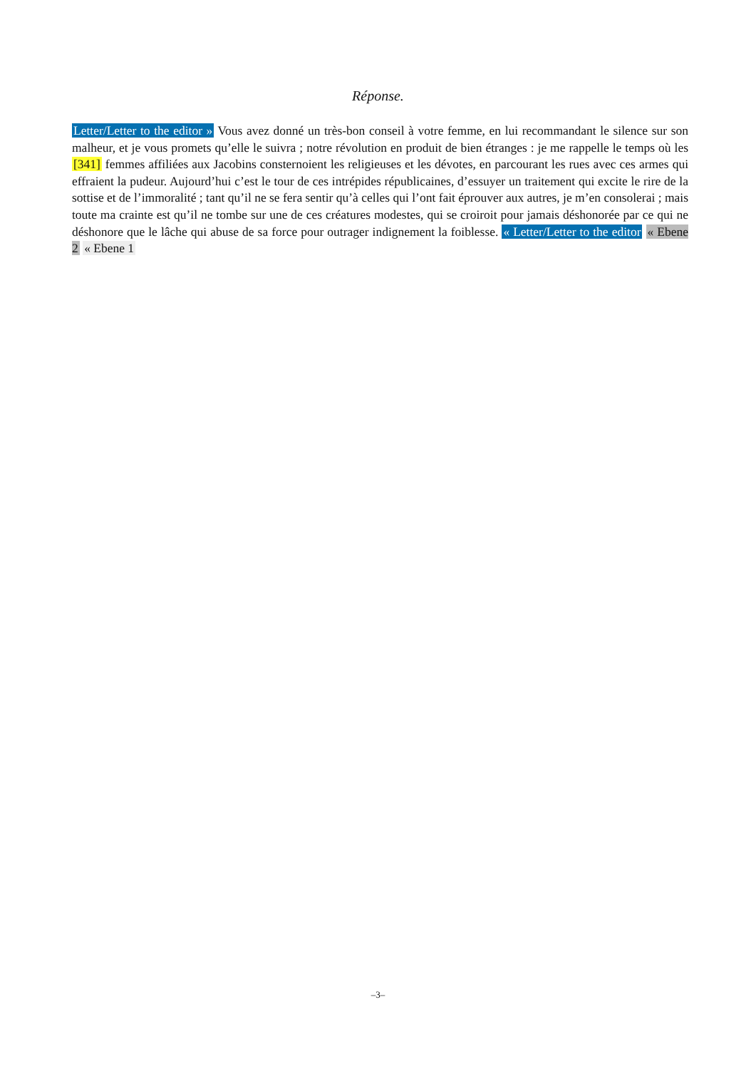Réponse.
Letter/Letter to the editor » Vous avez donné un très-bon conseil à votre femme, en lui recommandant le silence sur son malheur, et je vous promets qu’elle le suivra ; notre révolution en produit de bien étranges : je me rappelle le temps où les [341] femmes affiliées aux Jacobins consternoient les religieuses et les dévotes, en parcourant les rues avec ces armes qui effraient la pudeur. Aujourd’hui c’est le tour de ces intrépides républicaines, d’essuyer un traitement qui excite le rire de la sottise et de l’immoralité ; tant qu’il ne se fera sentir qu’à celles qui l’ont fait éprouver aux autres, je m’en consolerai ; mais toute ma crainte est qu’il ne tombe sur une de ces créatures modestes, qui se croiroit pour jamais déshonorée par ce qui ne déshonore que le lâche qui abuse de sa force pour outrager indignement la foiblesse. « Letter/Letter to the editor « Ebene 2 « Ebene 1
–3–